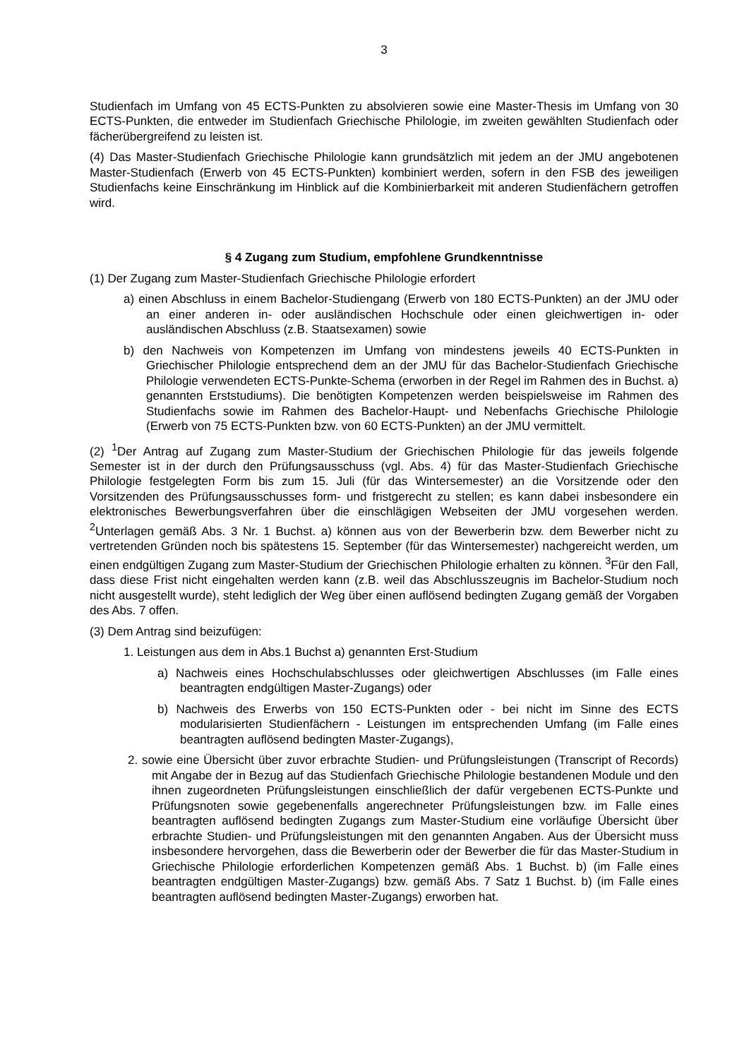3
Studienfach im Umfang von 45 ECTS-Punkten zu absolvieren sowie eine Master-Thesis im Umfang von 30 ECTS-Punkten, die entweder im Studienfach Griechische Philologie, im zweiten gewählten Studienfach oder fächerübergreifend zu leisten ist.
(4) Das Master-Studienfach Griechische Philologie kann grundsätzlich mit jedem an der JMU angebotenen Master-Studienfach (Erwerb von 45 ECTS-Punkten) kombiniert werden, sofern in den FSB des jeweiligen Studienfachs keine Einschränkung im Hinblick auf die Kombinierbarkeit mit anderen Studienfächern getroffen wird.
§ 4 Zugang zum Studium, empfohlene Grundkenntnisse
(1) Der Zugang zum Master-Studienfach Griechische Philologie erfordert
a) einen Abschluss in einem Bachelor-Studiengang (Erwerb von 180 ECTS-Punkten) an der JMU oder an einer anderen in- oder ausländischen Hochschule oder einen gleichwertigen in- oder ausländischen Abschluss (z.B. Staatsexamen) sowie
b) den Nachweis von Kompetenzen im Umfang von mindestens jeweils 40 ECTS-Punkten in Griechischer Philologie entsprechend dem an der JMU für das Bachelor-Studienfach Griechische Philologie verwendeten ECTS-Punkte-Schema (erworben in der Regel im Rahmen des in Buchst. a) genannten Erststudiums). Die benötigten Kompetenzen werden beispielsweise im Rahmen des Studienfachs sowie im Rahmen des Bachelor-Haupt- und Nebenfachs Griechische Philologie (Erwerb von 75 ECTS-Punkten bzw. von 60 ECTS-Punkten) an der JMU vermittelt.
(2) <sup>1</sup>Der Antrag auf Zugang zum Master-Studium der Griechischen Philologie für das jeweils folgende Semester ist in der durch den Prüfungsausschuss (vgl. Abs. 4) für das Master-Studienfach Griechische Philologie festgelegten Form bis zum 15. Juli (für das Wintersemester) an die Vorsitzende oder den Vorsitzenden des Prüfungsausschusses form- und fristgerecht zu stellen; es kann dabei insbesondere ein elektronisches Bewerbungsverfahren über die einschlägigen Webseiten der JMU vorgesehen werden. <sup>2</sup>Unterlagen gemäß Abs. 3 Nr. 1 Buchst. a) können aus von der Bewerberin bzw. dem Bewerber nicht zu vertretenden Gründen noch bis spätestens 15. September (für das Wintersemester) nachgereicht werden, um einen endgültigen Zugang zum Master-Studium der Griechischen Philologie erhalten zu können. <sup>3</sup>Für den Fall, dass diese Frist nicht eingehalten werden kann (z.B. weil das Abschlusszeugnis im Bachelor-Studium noch nicht ausgestellt wurde), steht lediglich der Weg über einen auflösend bedingten Zugang gemäß der Vorgaben des Abs. 7 offen.
(3) Dem Antrag sind beizufügen:
1. Leistungen aus dem in Abs.1 Buchst a) genannten Erst-Studium
a) Nachweis eines Hochschulabschlusses oder gleichwertigen Abschlusses (im Falle eines beantragten endgültigen Master-Zugangs) oder
b) Nachweis des Erwerbs von 150 ECTS-Punkten oder - bei nicht im Sinne des ECTS modularisierten Studienfächern - Leistungen im entsprechenden Umfang (im Falle eines beantragten auflösend bedingten Master-Zugangs),
2. sowie eine Übersicht über zuvor erbrachte Studien- und Prüfungsleistungen (Transcript of Records) mit Angabe der in Bezug auf das Studienfach Griechische Philologie bestandenen Module und den ihnen zugeordneten Prüfungsleistungen einschließlich der dafür vergebenen ECTS-Punkte und Prüfungsnoten sowie gegebenenfalls angerechneter Prüfungsleistungen bzw. im Falle eines beantragten auflösend bedingten Zugangs zum Master-Studium eine vorläufige Übersicht über erbrachte Studien- und Prüfungsleistungen mit den genannten Angaben. Aus der Übersicht muss insbesondere hervorgehen, dass die Bewerberin oder der Bewerber die für das Master-Studium in Griechische Philologie erforderlichen Kompetenzen gemäß Abs. 1 Buchst. b) (im Falle eines beantragten endgültigen Master-Zugangs) bzw. gemäß Abs. 7 Satz 1 Buchst. b) (im Falle eines beantragten auflösend bedingten Master-Zugangs) erworben hat.